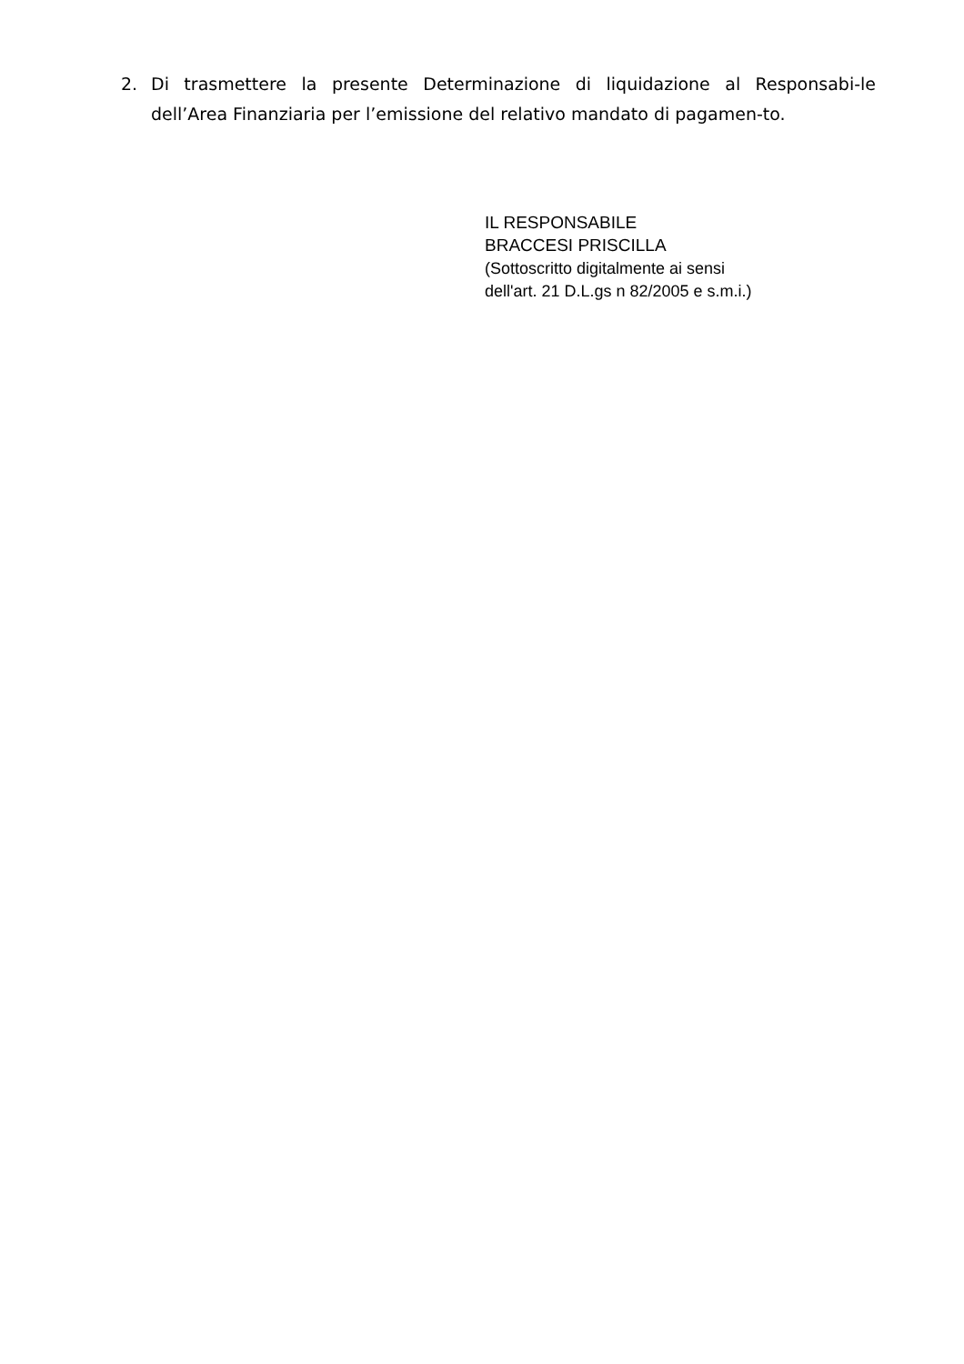2. Di trasmettere la presente Determinazione di liquidazione al Responsabi-le dell’Area Finanziaria per l’emissione del relativo mandato di pagamen-to.
IL RESPONSABILE
BRACCESI PRISCILLA
(Sottoscritto digitalmente ai sensi
dell'art. 21 D.L.gs n 82/2005 e s.m.i.)